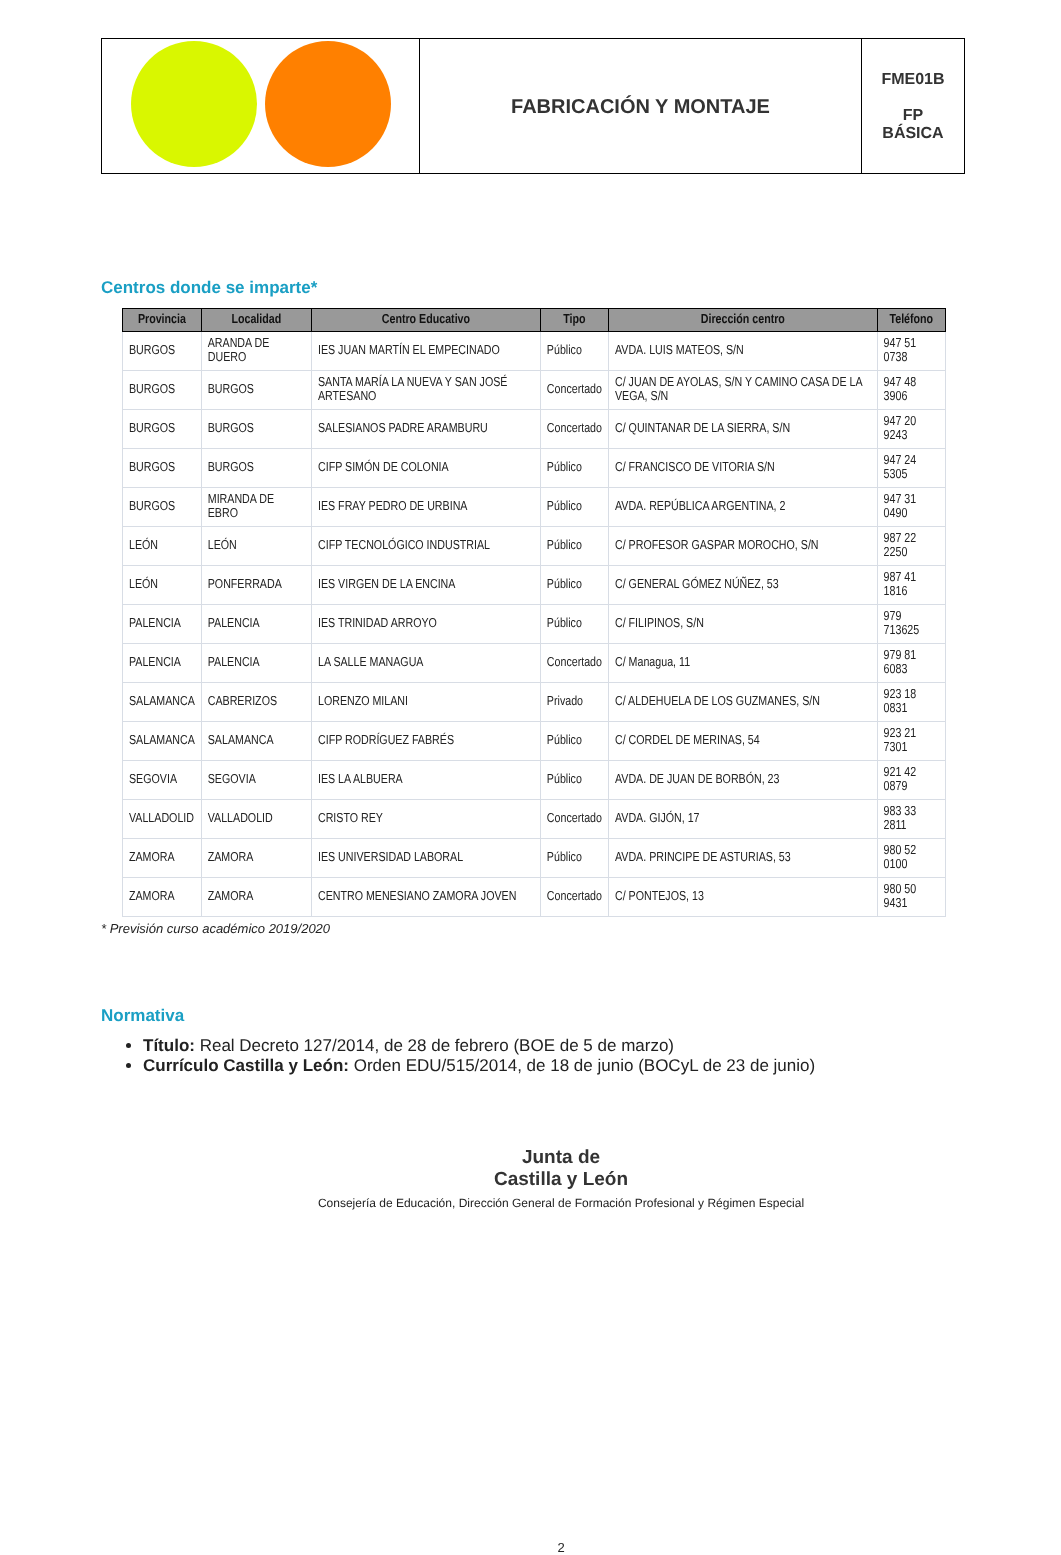| | FABRICACIÓN Y MONTAJE | FME01B FP BÁSICA |
Centros donde se imparte*
| Provincia | Localidad | Centro Educativo | Tipo | Dirección centro | Teléfono |
| --- | --- | --- | --- | --- | --- |
| BURGOS | ARANDA DE DUERO | IES JUAN MARTÍN EL EMPECINADO | Público | AVDA. LUIS MATEOS, S/N | 947 51 0738 |
| BURGOS | BURGOS | SANTA MARÍA LA NUEVA Y SAN JOSÉ ARTESANO | Concertado | C/ JUAN DE AYOLAS, S/N Y CAMINO CASA DE LA VEGA, S/N | 947 48 3906 |
| BURGOS | BURGOS | SALESIANOS PADRE ARAMBURU | Concertado | C/ QUINTANAR DE LA SIERRA, S/N | 947 20 9243 |
| BURGOS | BURGOS | CIFP SIMÓN DE COLONIA | Público | C/ FRANCISCO DE VITORIA S/N | 947 24 5305 |
| BURGOS | MIRANDA DE EBRO | IES FRAY PEDRO DE URBINA | Público | AVDA. REPÚBLICA ARGENTINA, 2 | 947 31 0490 |
| LEÓN | LEÓN | CIFP TECNOLÓGICO INDUSTRIAL | Público | C/ PROFESOR GASPAR MOROCHO, S/N | 987 22 2250 |
| LEÓN | PONFERRADA | IES VIRGEN DE LA ENCINA | Público | C/ GENERAL GÓMEZ NÚÑEZ, 53 | 987 41 1816 |
| PALENCIA | PALENCIA | IES TRINIDAD ARROYO | Público | C/ FILIPINOS, S/N | 979 713625 |
| PALENCIA | PALENCIA | LA SALLE MANAGUA | Concertado | C/ Managua, 11 | 979 81 6083 |
| SALAMANCA | CABRERIZOS | LORENZO MILANI | Privado | C/ ALDEHUELA DE LOS GUZMANES, S/N | 923 18 0831 |
| SALAMANCA | SALAMANCA | CIFP RODRÍGUEZ FABRÉS | Público | C/ CORDEL DE MERINAS, 54 | 923 21 7301 |
| SEGOVIA | SEGOVIA | IES LA ALBUERA | Público | AVDA. DE JUAN DE BORBÓN, 23 | 921 42 0879 |
| VALLADOLID | VALLADOLID | CRISTO REY | Concertado | AVDA. GIJÓN, 17 | 983 33 2811 |
| ZAMORA | ZAMORA | IES UNIVERSIDAD LABORAL | Público | AVDA. PRINCIPE DE ASTURIAS, 53 | 980 52 0100 |
| ZAMORA | ZAMORA | CENTRO MENESIANO ZAMORA JOVEN | Concertado | C/ PONTEJOS, 13 | 980 50 9431 |
* Previsión curso académico 2019/2020
Normativa
Título: Real Decreto 127/2014, de 28 de febrero (BOE de 5 de marzo)
Currículo Castilla y León: Orden EDU/515/2014, de 18 de junio (BOCyL de 23 de junio)
Junta de
Castilla y León
Consejería de Educación, Dirección General de Formación Profesional y Régimen Especial
2